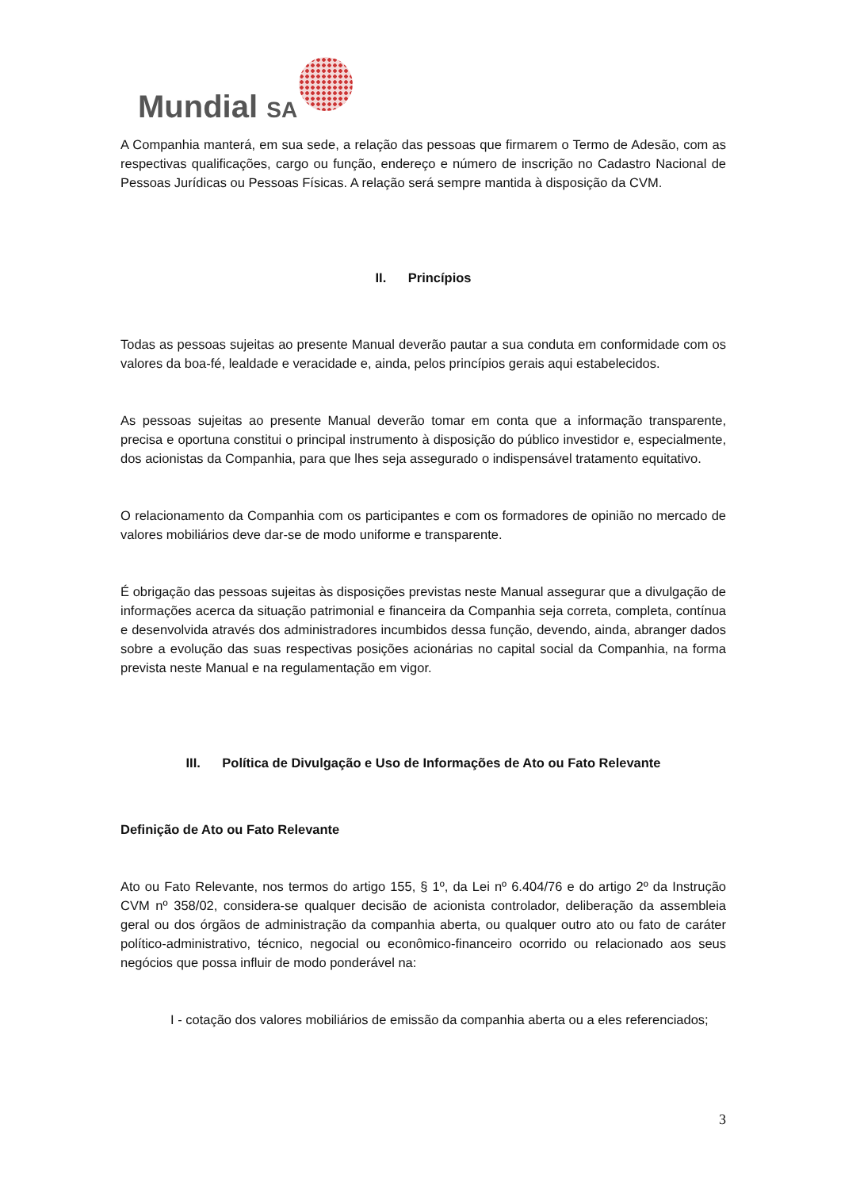Mundial SA
A Companhia manterá, em sua sede, a relação das pessoas que firmarem o Termo de Adesão, com as respectivas qualificações, cargo ou função, endereço e número de inscrição no Cadastro Nacional de Pessoas Jurídicas ou Pessoas Físicas. A relação será sempre mantida à disposição da CVM.
II. Princípios
Todas as pessoas sujeitas ao presente Manual deverão pautar a sua conduta em conformidade com os valores da boa-fé, lealdade e veracidade e, ainda, pelos princípios gerais aqui estabelecidos.
As pessoas sujeitas ao presente Manual deverão tomar em conta que a informação transparente, precisa e oportuna constitui o principal instrumento à disposição do público investidor e, especialmente, dos acionistas da Companhia, para que lhes seja assegurado o indispensável tratamento equitativo.
O relacionamento da Companhia com os participantes e com os formadores de opinião no mercado de valores mobiliários deve dar-se de modo uniforme e transparente.
É obrigação das pessoas sujeitas às disposições previstas neste Manual assegurar que a divulgação de informações acerca da situação patrimonial e financeira da Companhia seja correta, completa, contínua e desenvolvida através dos administradores incumbidos dessa função, devendo, ainda, abranger dados sobre a evolução das suas respectivas posições acionárias no capital social da Companhia, na forma prevista neste Manual e na regulamentação em vigor.
III. Política de Divulgação e Uso de Informações de Ato ou Fato Relevante
Definição de Ato ou Fato Relevante
Ato ou Fato Relevante, nos termos do artigo 155, § 1º, da Lei nº 6.404/76 e do artigo 2º da Instrução CVM nº 358/02, considera-se qualquer decisão de acionista controlador, deliberação da assembleia geral ou dos órgãos de administração da companhia aberta, ou qualquer outro ato ou fato de caráter político-administrativo, técnico, negocial ou econômico-financeiro ocorrido ou relacionado aos seus negócios que possa influir de modo ponderável na:
I - cotação dos valores mobiliários de emissão da companhia aberta ou a eles referenciados;
3